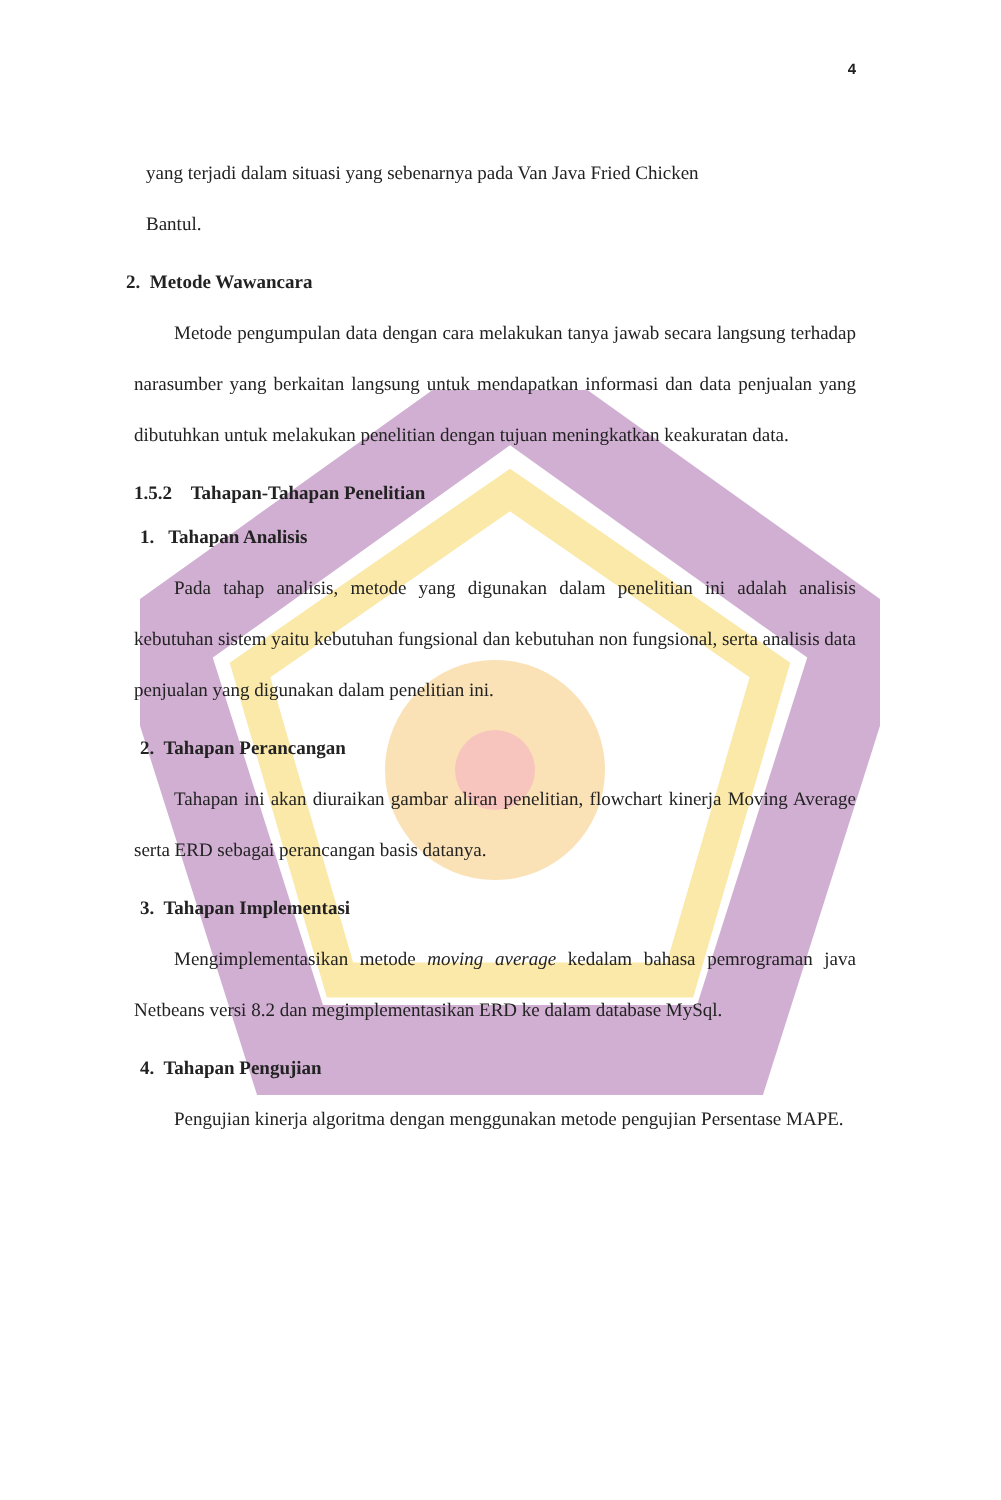4
yang terjadi dalam situasi yang sebenarnya pada Van Java Fried Chicken
Bantul.
2. Metode Wawancara
Metode pengumpulan data dengan cara melakukan tanya jawab secara langsung terhadap narasumber yang berkaitan langsung untuk mendapatkan informasi dan data penjualan yang dibutuhkan untuk melakukan penelitian dengan tujuan meningkatkan keakuratan data.
1.5.2 Tahapan-Tahapan Penelitian
1. Tahapan Analisis
Pada tahap analisis, metode yang digunakan dalam penelitian ini adalah analisis kebutuhan sistem yaitu kebutuhan fungsional dan kebutuhan non fungsional, serta analisis data penjualan yang digunakan dalam penelitian ini.
2. Tahapan Perancangan
Tahapan ini akan diuraikan gambar aliran penelitian, flowchart kinerja Moving Average serta ERD sebagai perancangan basis datanya.
3. Tahapan Implementasi
Mengimplementasikan metode moving average kedalam bahasa pemrograman java Netbeans versi 8.2 dan megimplementasikan ERD ke dalam database MySql.
4. Tahapan Pengujian
Pengujian kinerja algoritma dengan menggunakan metode pengujian Persentase MAPE.